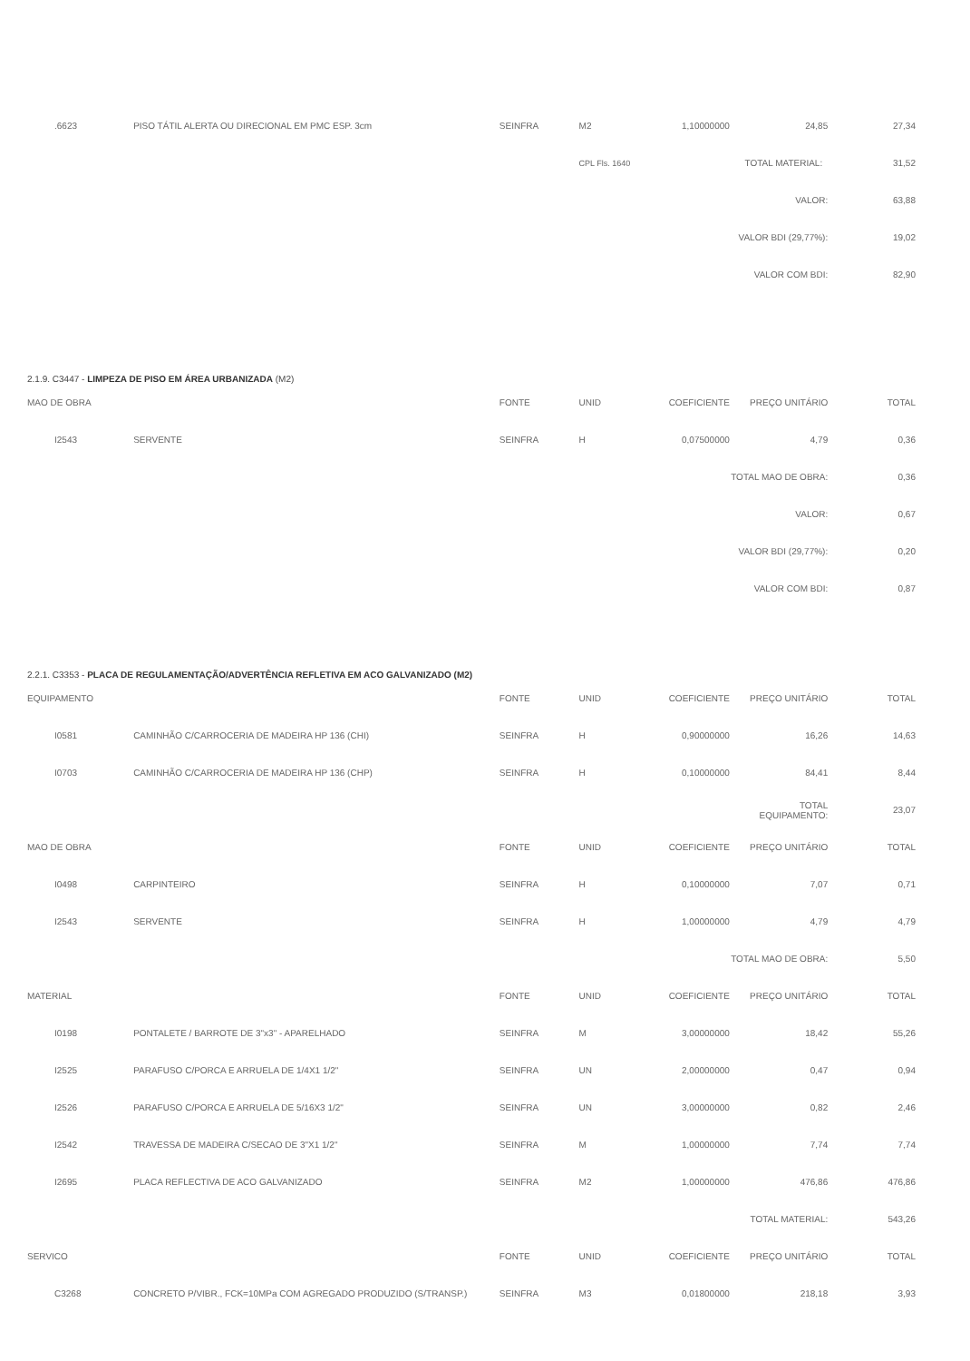| .6623 | PISO TÁTIL ALERTA OU DIRECIONAL EM PMC ESP. 3cm | SEINFRA | M2 | 1,10000000 | 24,85 | 27,34 |
| | | | CPL Fls. 1640 | | TOTAL MATERIAL: 31,52 | |
| | | | | | VALOR: | 63,88 |
| | | | | | VALOR BDI (29,77%): | 19,02 |
| | | | | | VALOR COM BDI: | 82,90 |
| 2.1.9. C3447 - LIMPEZA DE PISO EM ÁREA URBANIZADA (M2) | | | | | | |
| MAO DE OBRA | | FONTE | UNID | COEFICIENTE | PREÇO UNITÁRIO | TOTAL |
| I2543 | SERVENTE | SEINFRA | H | 0,07500000 | 4,79 | 0,36 |
| | | | | | TOTAL MAO DE OBRA: | 0,36 |
| | | | | | VALOR: | 0,67 |
| | | | | | VALOR BDI (29,77%): | 0,20 |
| | | | | | VALOR COM BDI: | 0,87 |
| 2.2.1. C3353 - PLACA DE REGULAMENTAÇÃO/ADVERTÊNCIA REFLETIVA EM ACO GALVANIZADO (M2) | | | | | | |
| EQUIPAMENTO | | FONTE | UNID | COEFICIENTE | PREÇO UNITÁRIO | TOTAL |
| I0581 | CAMINHÃO C/CARROCERIA DE MADEIRA HP 136 (CHI) | SEINFRA | H | 0,90000000 | 16,26 | 14,63 |
| I0703 | CAMINHÃO C/CARROCERIA DE MADEIRA HP 136 (CHP) | SEINFRA | H | 0,10000000 | 84,41 | 8,44 |
| | | | | | TOTAL EQUIPAMENTO: | 23,07 |
| MAO DE OBRA | | FONTE | UNID | COEFICIENTE | PREÇO UNITÁRIO | TOTAL |
| I0498 | CARPINTEIRO | SEINFRA | H | 0,10000000 | 7,07 | 0,71 |
| I2543 | SERVENTE | SEINFRA | H | 1,00000000 | 4,79 | 4,79 |
| | | | | | TOTAL MAO DE OBRA: | 5,50 |
| MATERIAL | | FONTE | UNID | COEFICIENTE | PREÇO UNITÁRIO | TOTAL |
| I0198 | PONTALETE / BARROTE DE 3"x3" - APARELHADO | SEINFRA | M | 3,00000000 | 18,42 | 55,26 |
| I2525 | PARAFUSO C/PORCA E ARRUELA DE 1/4X1 1/2" | SEINFRA | UN | 2,00000000 | 0,47 | 0,94 |
| I2526 | PARAFUSO C/PORCA E ARRUELA DE 5/16X3 1/2" | SEINFRA | UN | 3,00000000 | 0,82 | 2,46 |
| I2542 | TRAVESSA DE MADEIRA C/SECAO DE 3"X1 1/2" | SEINFRA | M | 1,00000000 | 7,74 | 7,74 |
| I2695 | PLACA REFLECTIVA DE ACO GALVANIZADO | SEINFRA | M2 | 1,00000000 | 476,86 | 476,86 |
| | | | | | TOTAL MATERIAL: | 543,26 |
| SERVICO | | FONTE | UNID | COEFICIENTE | PREÇO UNITÁRIO | TOTAL |
| C3268 | CONCRETO P/VIBR., FCK=10MPa COM AGREGADO PRODUZIDO (S/TRANSP.) | SEINFRA | M3 | 0,01800000 | 218,18 | 3,93 |